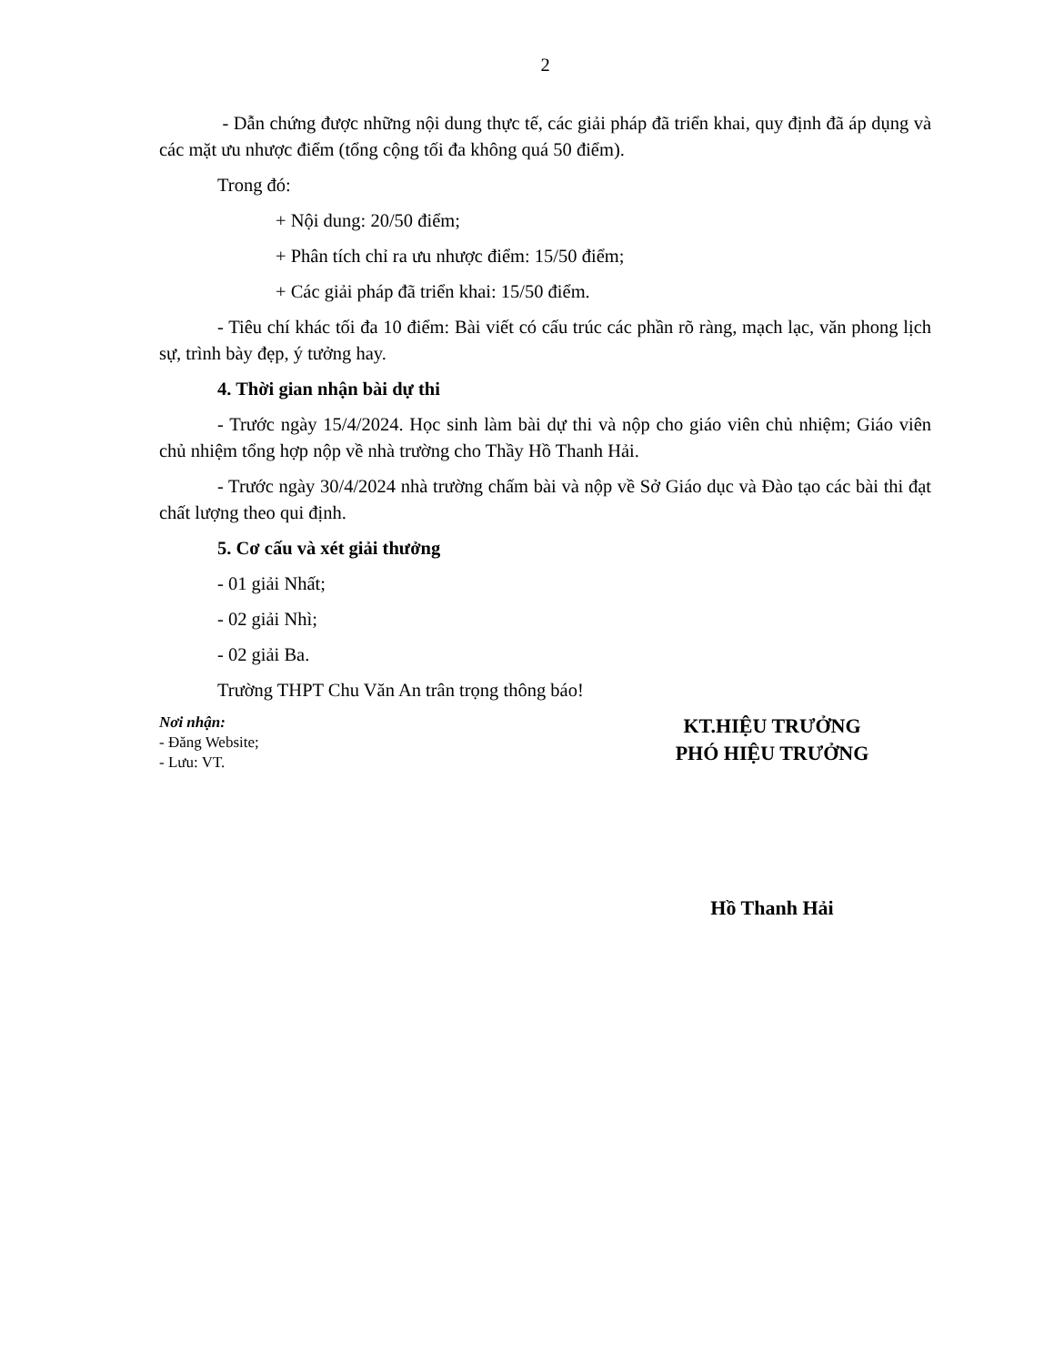2
- Dẫn chứng được những nội dung thực tế, các giải pháp đã triển khai, quy định đã áp dụng và các mặt ưu nhược điểm (tổng cộng tối đa không quá 50 điểm).
Trong đó:
+ Nội dung: 20/50 điểm;
+ Phân tích chỉ ra ưu nhược điểm: 15/50 điểm;
+ Các giải pháp đã triển khai: 15/50 điểm.
- Tiêu chí khác tối đa 10 điểm: Bài viết có cấu trúc các phần rõ ràng, mạch lạc, văn phong lịch sự, trình bày đẹp, ý tưởng hay.
4. Thời gian nhận bài dự thi
- Trước ngày 15/4/2024. Học sinh làm bài dự thi và nộp cho giáo viên chủ nhiệm; Giáo viên chủ nhiệm tổng hợp nộp về nhà trường cho Thầy Hồ Thanh Hải.
- Trước ngày 30/4/2024 nhà trường chấm bài và nộp về Sở Giáo dục và Đào tạo các bài thi đạt chất lượng theo qui định.
5. Cơ cấu và xét giải thưởng
- 01 giải Nhất;
- 02 giải Nhì;
- 02 giải Ba.
Trường THPT Chu Văn An trân trọng thông báo!
Nơi nhận:
- Đăng Website;
- Lưu: VT.
KT.HIỆU TRƯỞNG
PHÓ HIỆU TRƯỞNG
Hồ Thanh Hải